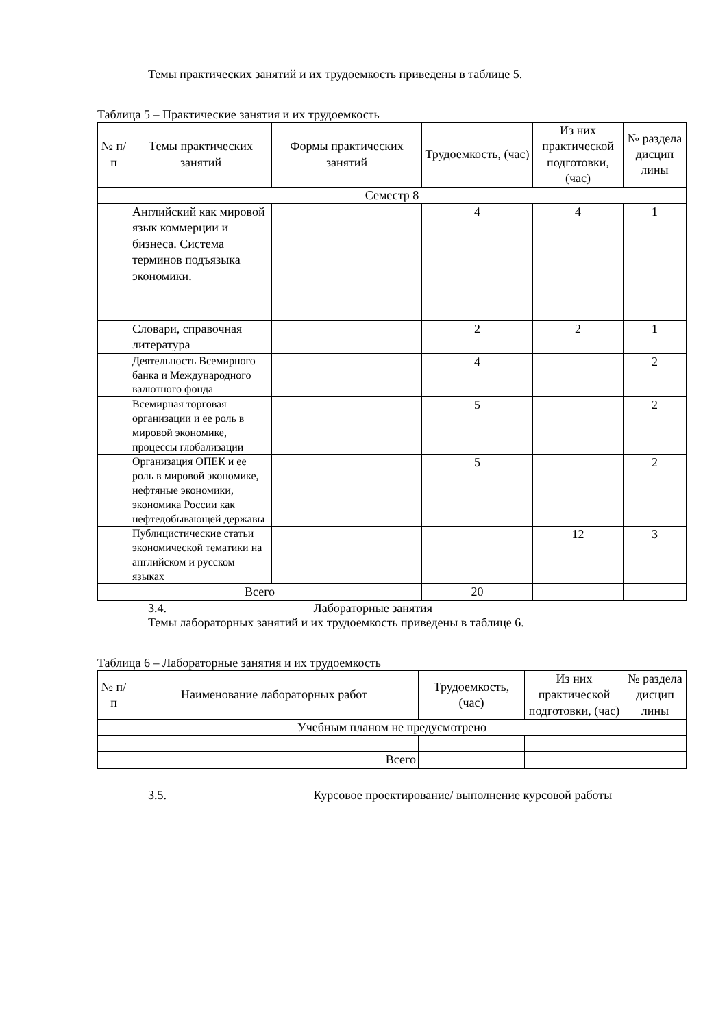Темы практических занятий и их трудоемкость приведены в таблице 5.
Таблица 5 – Практические занятия и их трудоемкость
| № п/п | Темы практических занятий | Формы практических занятий | Трудоемкость, (час) | Из них практической подготовки, (час) | № раздела дисцип лины |
| --- | --- | --- | --- | --- | --- |
| Семестр 8 | | | | | |
| | Английский как мировой язык коммерции и бизнеса. Система терминов подъязыка экономики. | | 4 | 4 | 1 |
| | Словари, справочная литература | | 2 | 2 | 1 |
| | Деятельность Всемирного банка и Международного валютного фонда | | 4 | | 2 |
| | Всемирная торговая организации и ее роль в мировой экономике, процессы глобализации | | 5 | | 2 |
| | Организация ОПЕК и ее роль в мировой экономике, нефтяные экономики, экономика России как нефтедобывающей державы | | 5 | | 2 |
| | Публицистические статьи экономической тематики на английском и русском языках | | | 12 | 3 |
| Всего | | | 20 | | |
3.4. Лабораторные занятия
Темы лабораторных занятий и их трудоемкость приведены в таблице 6.
Таблица 6 – Лабораторные занятия и их трудоемкость
| № п/п | Наименование лабораторных работ | Трудоемкость, (час) | Из них практической подготовки, (час) | № раздела дисцип лины |
| --- | --- | --- | --- | --- |
| Учебным планом не предусмотрено | | | | |
| Всего | | | | |
3.5. Курсовое проектирование/ выполнение курсовой работы